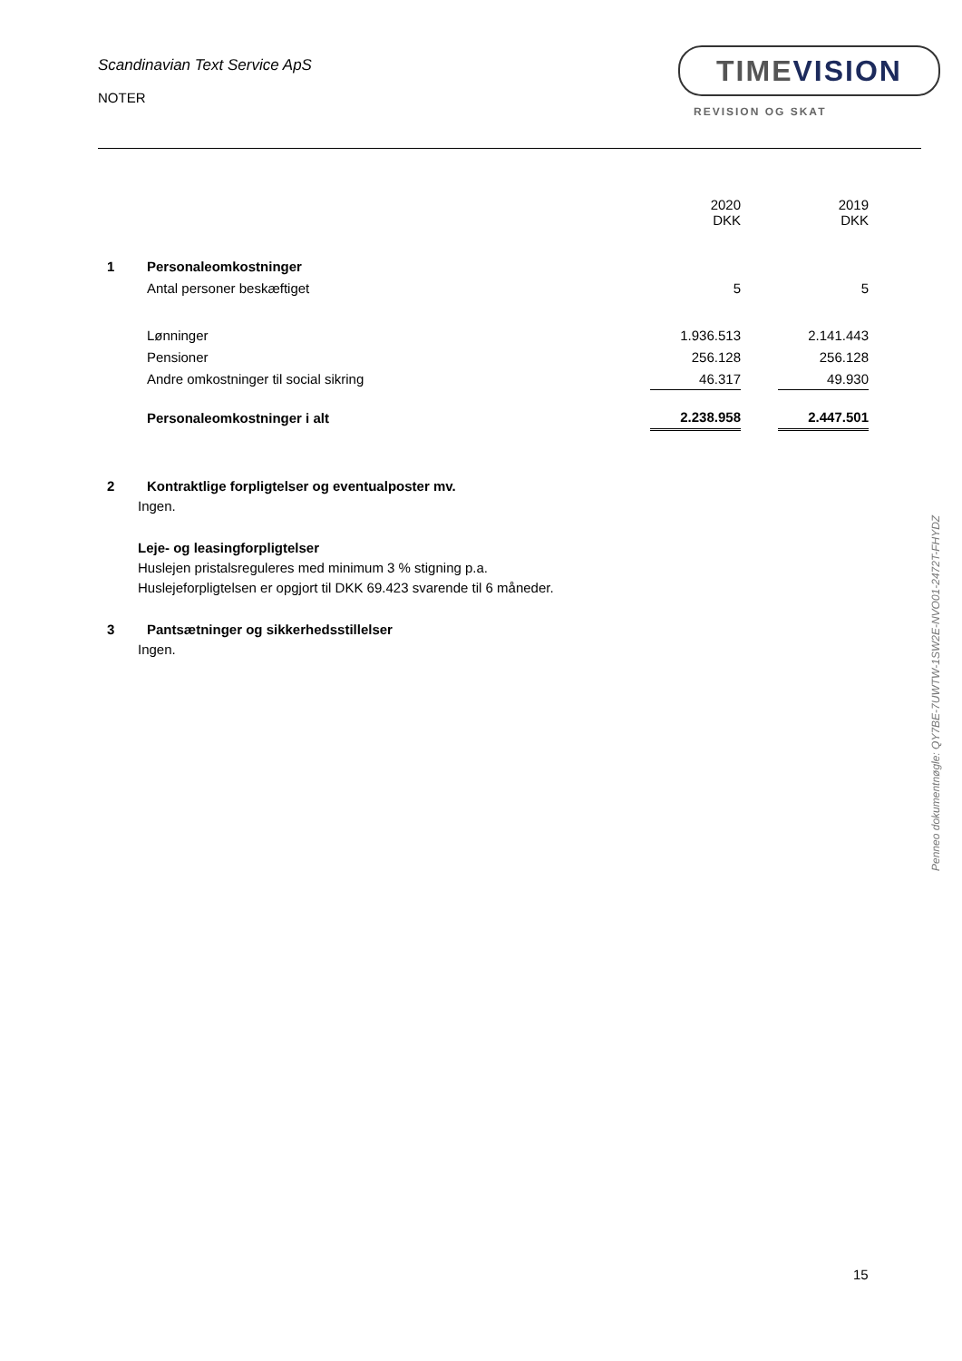Scandinavian Text Service ApS
NOTER
TIMEVISION
REVISION OG SKAT
| | | 2020 DKK | | 2019 DKK |
| 1 | Personaleomkostninger | | | |
| | Antal personer beskæftiget | 5 | | 5 |
| | Lønninger | 1.936.513 | | 2.141.443 |
| | Pensioner | 256.128 | | 256.128 |
| | Andre omkostninger til social sikring | 46.317 | | 49.930 |
| | Personaleomkostninger i alt | 2.238.958 | | 2.447.501 |
2 Kontraktlige forpligtelser og eventualposter mv.
Ingen.
Leje- og leasingforpligtelser
Huslejen pristalsreguleres med minimum 3 % stigning p.a.
Huslejeforpligtelsen er opgjort til DKK 69.423 svarende til 6 måneder.
3 Pantsætninger og sikkerhedsstillelser
Ingen.
Penneo dokumentnøgle: QY7BE-7UWTW-1SW2E-NVO01-2472T-FHYDZ
15